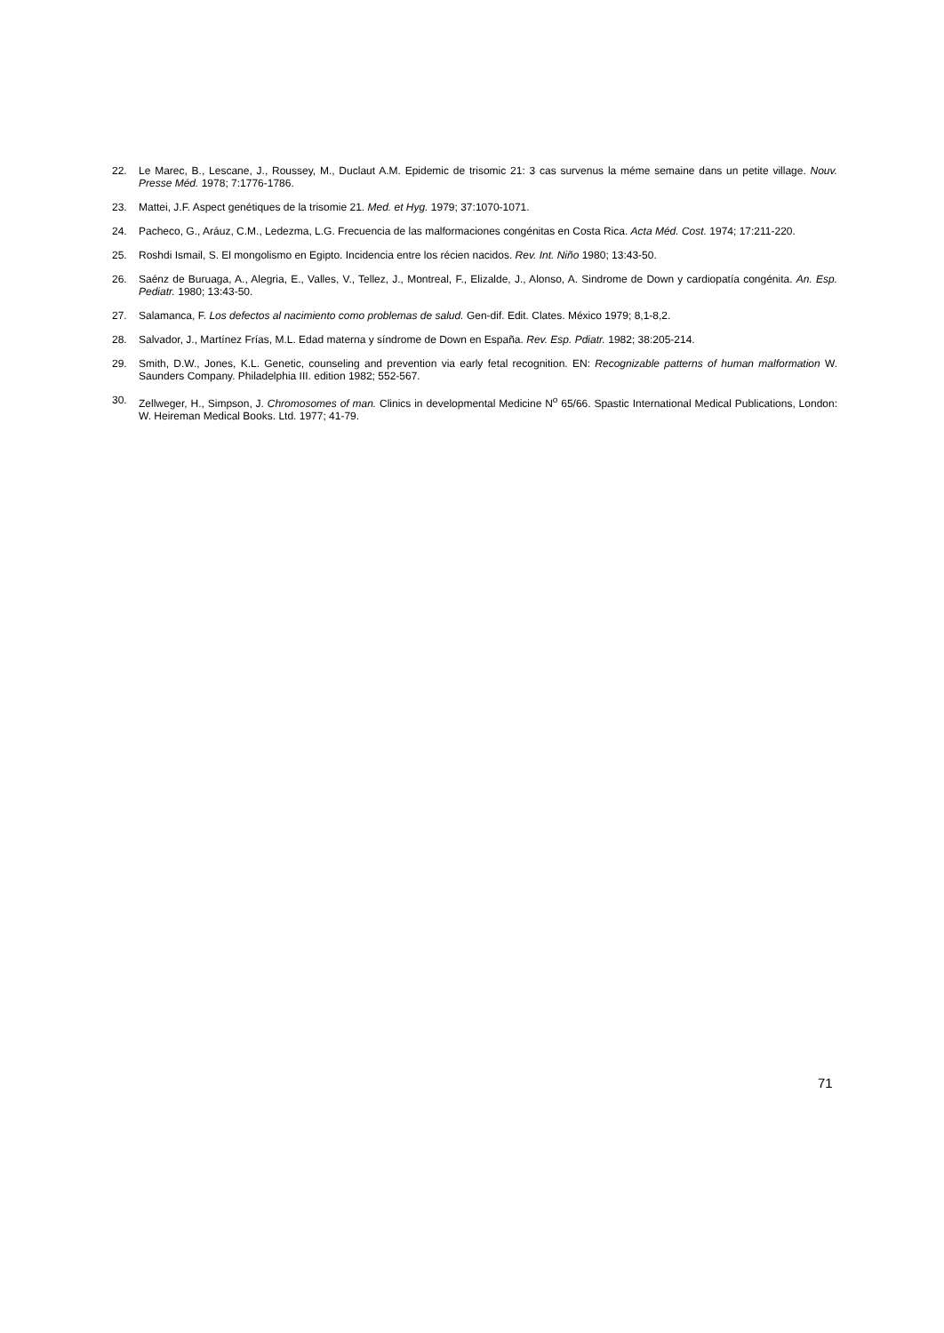22. Le Marec, B., Lescane, J., Roussey, M., Duclaut A.M. Epidemic de trisomic 21: 3 cas survenus la méme semaine dans un petite village. Nouv. Presse Méd. 1978; 7:1776-1786.
23. Mattei, J.F. Aspect genétiques de la trisomie 21. Med. et Hyg. 1979; 37:1070-1071.
24. Pacheco, G., Aráuz, C.M., Ledezma, L.G. Frecuencia de las malformaciones congénitas en Costa Rica. Acta Méd. Cost. 1974; 17:211-220.
25. Roshdi Ismail, S. El mongolismo en Egipto. Incidencia entre los récien nacidos. Rev. Int. Niño 1980; 13:43-50.
26. Saénz de Buruaga, A., Alegria, E., Valles, V., Tellez, J., Montreal, F., Elizalde, J., Alonso, A. Sindrome de Down y cardiopatía congénita. An. Esp. Pediatr. 1980; 13:43-50.
27. Salamanca, F. Los defectos al nacimiento como problemas de salud. Gen-dif. Edit. Clates. México 1979; 8,1-8,2.
28. Salvador, J., Martínez Frías, M.L. Edad materna y síndrome de Down en España. Rev. Esp. Pdiatr. 1982; 38:205-214.
29. Smith, D.W., Jones, K.L. Genetic, counseling and prevention via early fetal recognition. EN: Recognizable patterns of human malformation W. Saunders Company. Philadelphia III. edition 1982; 552-567.
30. Zellweger, H., Simpson, J. Chromosomes of man. Clinics in developmental Medicine N<sup>o</sup> 65/66. Spastic International Medical Publications, London: W. Heireman Medical Books. Ltd. 1977; 41-79.
71